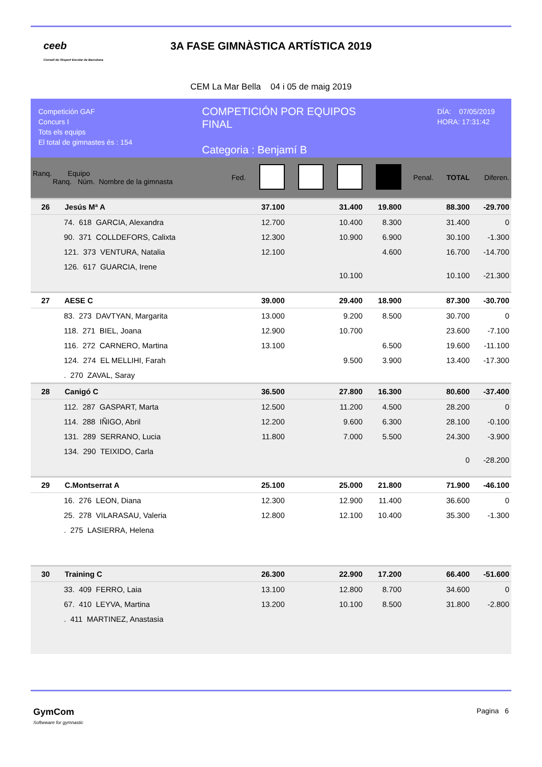ceeb
Consell de l'Esport Escolar de Barcelona
3A FASE GIMNÀSTICA ARTÍSTICA 2019
CEM La Mar Bella 04 i 05 de maig 2019
Competición GAF
Concurs I
Tots els equips
El total de gimnastes és : 154
COMPETICIÓN POR EQUIPOS
FINAL
Categoria : Benjamí B
DÍA: 07/05/2019
HORA: 17:31:42
| Ranq. Equipo Ranq. Núm. Nombre de la gimnasta | Fed. | | | | | Penal. | TOTAL | Diferen. |
| --- | --- | --- | --- | --- | --- | --- | --- | --- |
| 26 Jesús Mª A | | 37.100 | | 31.400 | 19.800 | | 88.300 | -29.700 |
| 74. 618 GARCIA, Alexandra | | 12.700 | | 10.400 | 8.300 | | 31.400 | 0 |
| 90. 371 COLLDEFORS, Calixta | | 12.300 | | 10.900 | 6.900 | | 30.100 | -1.300 |
| 121. 373 VENTURA, Natalia | | 12.100 | | | 4.600 | | 16.700 | -14.700 |
| 126. 617 GUARCIA, Irene | | | | 10.100 | | | 10.100 | -21.300 |
| 27 AESE C | | 39.000 | | 29.400 | 18.900 | | 87.300 | -30.700 |
| 83. 273 DAVTYAN, Margarita | | 13.000 | | 9.200 | 8.500 | | 30.700 | 0 |
| 118. 271 BIEL, Joana | | 12.900 | | 10.700 | | | 23.600 | -7.100 |
| 116. 272 CARNERO, Martina | | 13.100 | | | 6.500 | | 19.600 | -11.100 |
| 124. 274 EL MELLIHI, Farah | | | | 9.500 | 3.900 | | 13.400 | -17.300 |
| . 270 ZAVAL, Saray | | | | | | | | |
| 28 Canigó C | | 36.500 | | 27.800 | 16.300 | | 80.600 | -37.400 |
| 112. 287 GASPART, Marta | | 12.500 | | 11.200 | 4.500 | | 28.200 | 0 |
| 114. 288 IÑIGO, Abril | | 12.200 | | 9.600 | 6.300 | | 28.100 | -0.100 |
| 131. 289 SERRANO, Lucia | | 11.800 | | 7.000 | 5.500 | | 24.300 | -3.900 |
| 134. 290 TEIXIDO, Carla | | | | | | | 0 | -28.200 |
| 29 C.Montserrat A | | 25.100 | | 25.000 | 21.800 | | 71.900 | -46.100 |
| 16. 276 LEON, Diana | | 12.300 | | 12.900 | 11.400 | | 36.600 | 0 |
| 25. 278 VILARASAU, Valeria | | 12.800 | | 12.100 | 10.400 | | 35.300 | -1.300 |
| . 275 LASIERRA, Helena | | | | | | | | |
| 30 Training C | | 26.300 | | 22.900 | 17.200 | | 66.400 | -51.600 |
| 33. 409 FERRO, Laia | | 13.100 | | 12.800 | 8.700 | | 34.600 | 0 |
| 67. 410 LEYVA, Martina | | 13.200 | | 10.100 | 8.500 | | 31.800 | -2.800 |
| . 411 MARTINEZ, Anastasia | | | | | | | | |
GymCom
Softwware for gymnastic
Pagina 6